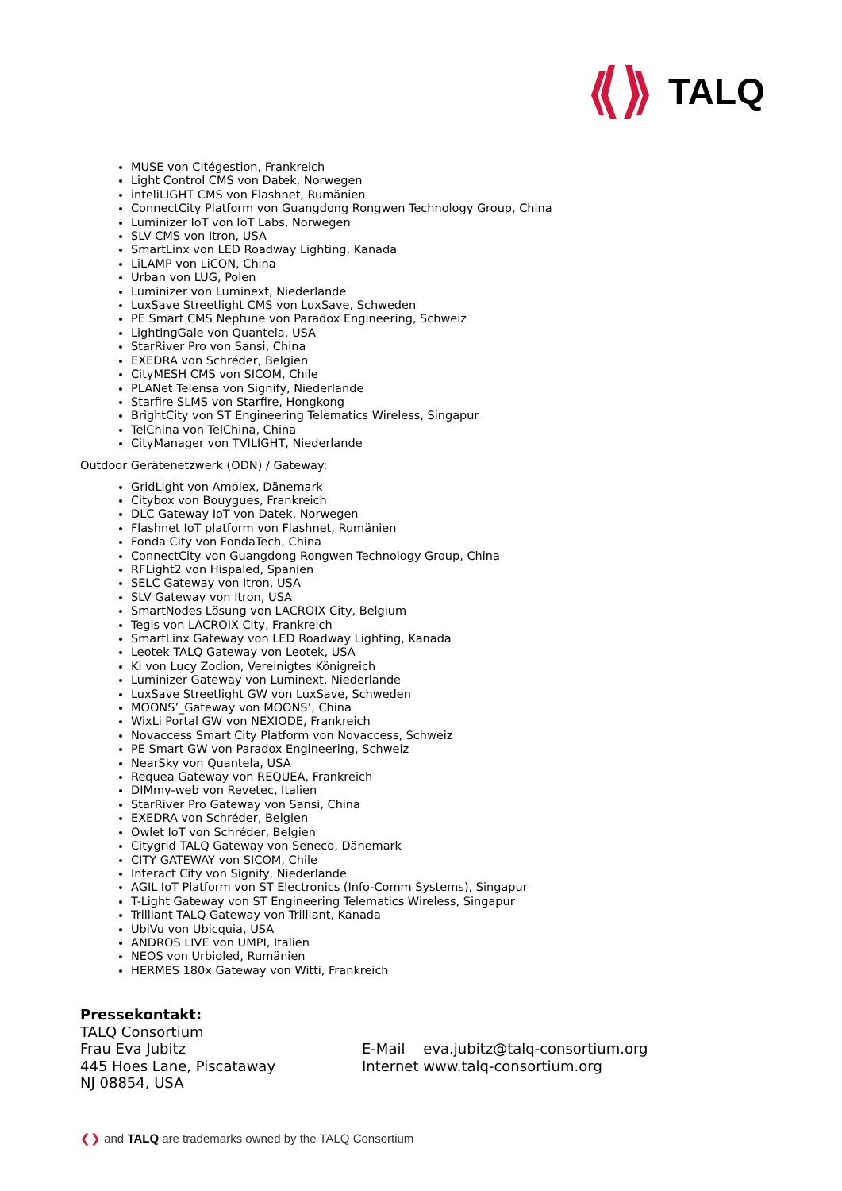TALQ
MUSE von Citégestion, Frankreich
Light Control CMS von Datek, Norwegen
inteliLIGHT CMS von Flashnet, Rumänien
ConnectCity Platform von Guangdong Rongwen Technology Group, China
Luminizer IoT von IoT Labs, Norwegen
SLV CMS von Itron, USA
SmartLinx von LED Roadway Lighting, Kanada
LiLAMP von LiCON, China
Urban von LUG, Polen
Luminizer von Luminext, Niederlande
LuxSave Streetlight CMS von LuxSave, Schweden
PE Smart CMS Neptune von Paradox Engineering, Schweiz
LightingGale von Quantela, USA
StarRiver Pro von Sansi, China
EXEDRA von Schréder, Belgien
CityMESH CMS von SICOM, Chile
PLANet Telensa von Signify, Niederlande
Starfire SLMS von Starfire, Hongkong
BrightCity von ST Engineering Telematics Wireless, Singapur
TelChina von TelChina, China
CityManager von TVILIGHT, Niederlande
Outdoor Gerätenetzwerk (ODN) / Gateway:
GridLight von Amplex, Dänemark
Citybox von Bouygues, Frankreich
DLC Gateway IoT von Datek, Norwegen
Flashnet IoT platform von Flashnet, Rumänien
Fonda City von FondaTech, China
ConnectCity von Guangdong Rongwen Technology Group, China
RFLight2 von Hispaled, Spanien
SELC Gateway von Itron, USA
SLV Gateway von Itron, USA
SmartNodes Lösung von LACROIX City, Belgium
Tegis von LACROIX City, Frankreich
SmartLinx Gateway von LED Roadway Lighting, Kanada
Leotek TALQ Gateway von Leotek, USA
Ki von Lucy Zodion, Vereinigtes Königreich
Luminizer Gateway von Luminext, Niederlande
LuxSave Streetlight GW von LuxSave, Schweden
MOONS’_Gateway von MOONS’, China
WixLi Portal GW von NEXIODE, Frankreich
Novaccess Smart City Platform von Novaccess, Schweiz
PE Smart GW von Paradox Engineering, Schweiz
NearSky von Quantela, USA
Requea Gateway von REQUEA, Frankreich
DIMmy-web von Revetec, Italien
StarRiver Pro Gateway von Sansi, China
EXEDRA von Schréder, Belgien
Owlet IoT von Schréder, Belgien
Citygrid TALQ Gateway von Seneco, Dänemark
CITY GATEWAY von SICOM, Chile
Interact City von Signify, Niederlande
AGIL IoT Platform von ST Electronics (Info-Comm Systems), Singapur
T-Light Gateway von ST Engineering Telematics Wireless, Singapur
Trilliant TALQ Gateway von Trilliant, Kanada
UbiVu von Ubicquia, USA
ANDROS LIVE von UMPI, Italien
NEOS von Urbioled, Rumänien
HERMES 180x Gateway von Witti, Frankreich
Pressekontakt:
TALQ Consortium
Frau Eva Jubitz E-Mail eva.jubitz@talq-consortium.org
445 Hoes Lane, Piscataway Internet www.talq-consortium.org
NJ 08854, USA
❮❯ and TALQ are trademarks owned by the TALQ Consortium